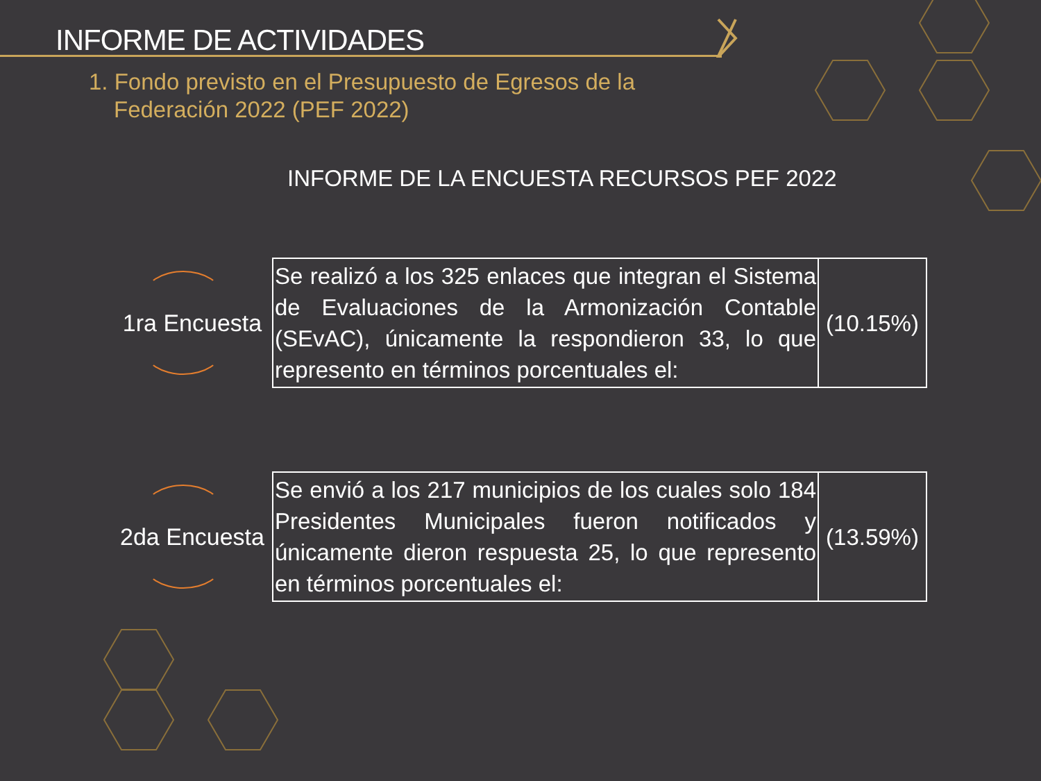INFORME DE ACTIVIDADES
1. Fondo previsto en el Presupuesto de Egresos de la
Federación 2022 (PEF 2022)
INFORME DE LA ENCUESTA RECURSOS PEF 2022
1ra Encuesta
| Se realizó a los 325 enlaces que integran el Sistema de Evaluaciones de la Armonización Contable (SEvAC), únicamente la respondieron 33, lo que represento en términos porcentuales el: | (10.15%) |
2da Encuesta
| Se envió a los 217 municipios de los cuales solo 184 Presidentes Municipales fueron notificados y únicamente dieron respuesta 25, lo que represento en términos porcentuales el: | (13.59%) |